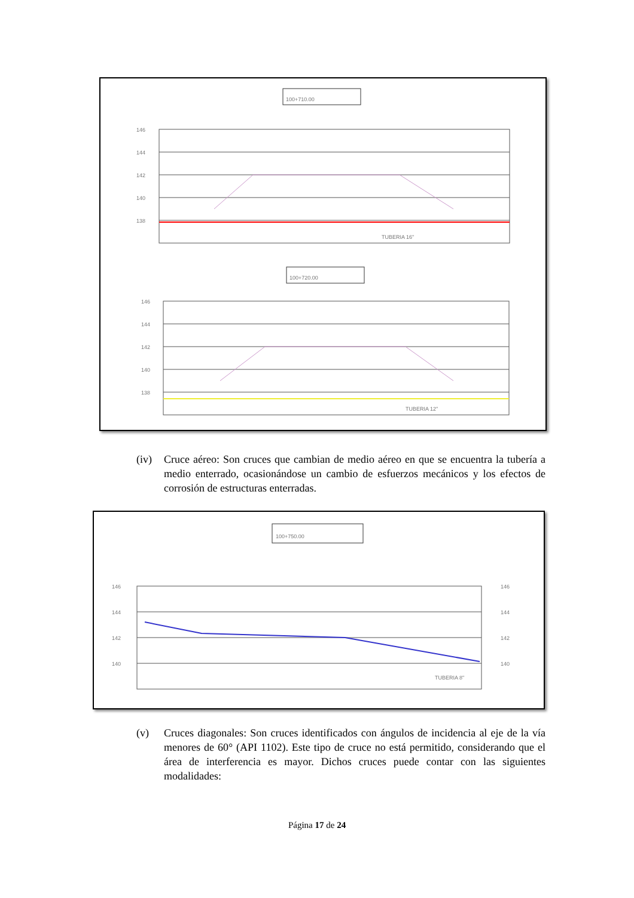100+710.00
146
144
142
140
138
TUBERIA 16"
100+720.00
146
144
142
140
138
TUBERIA 12"
(iv) Cruce aéreo: Son cruces que cambian de medio aéreo en que se encuentra la tubería a medio enterrado, ocasionándose un cambio de esfuerzos mecánicos y los efectos de corrosión de estructuras enterradas.
100+750.00
146
144
142
140
146
144
142
140
TUBERIA 8"
(v) Cruces diagonales: Son cruces identificados con ángulos de incidencia al eje de la vía menores de 60° (API 1102). Este tipo de cruce no está permitido, considerando que el área de interferencia es mayor. Dichos cruces puede contar con las siguientes modalidades:
Página 17 de 24